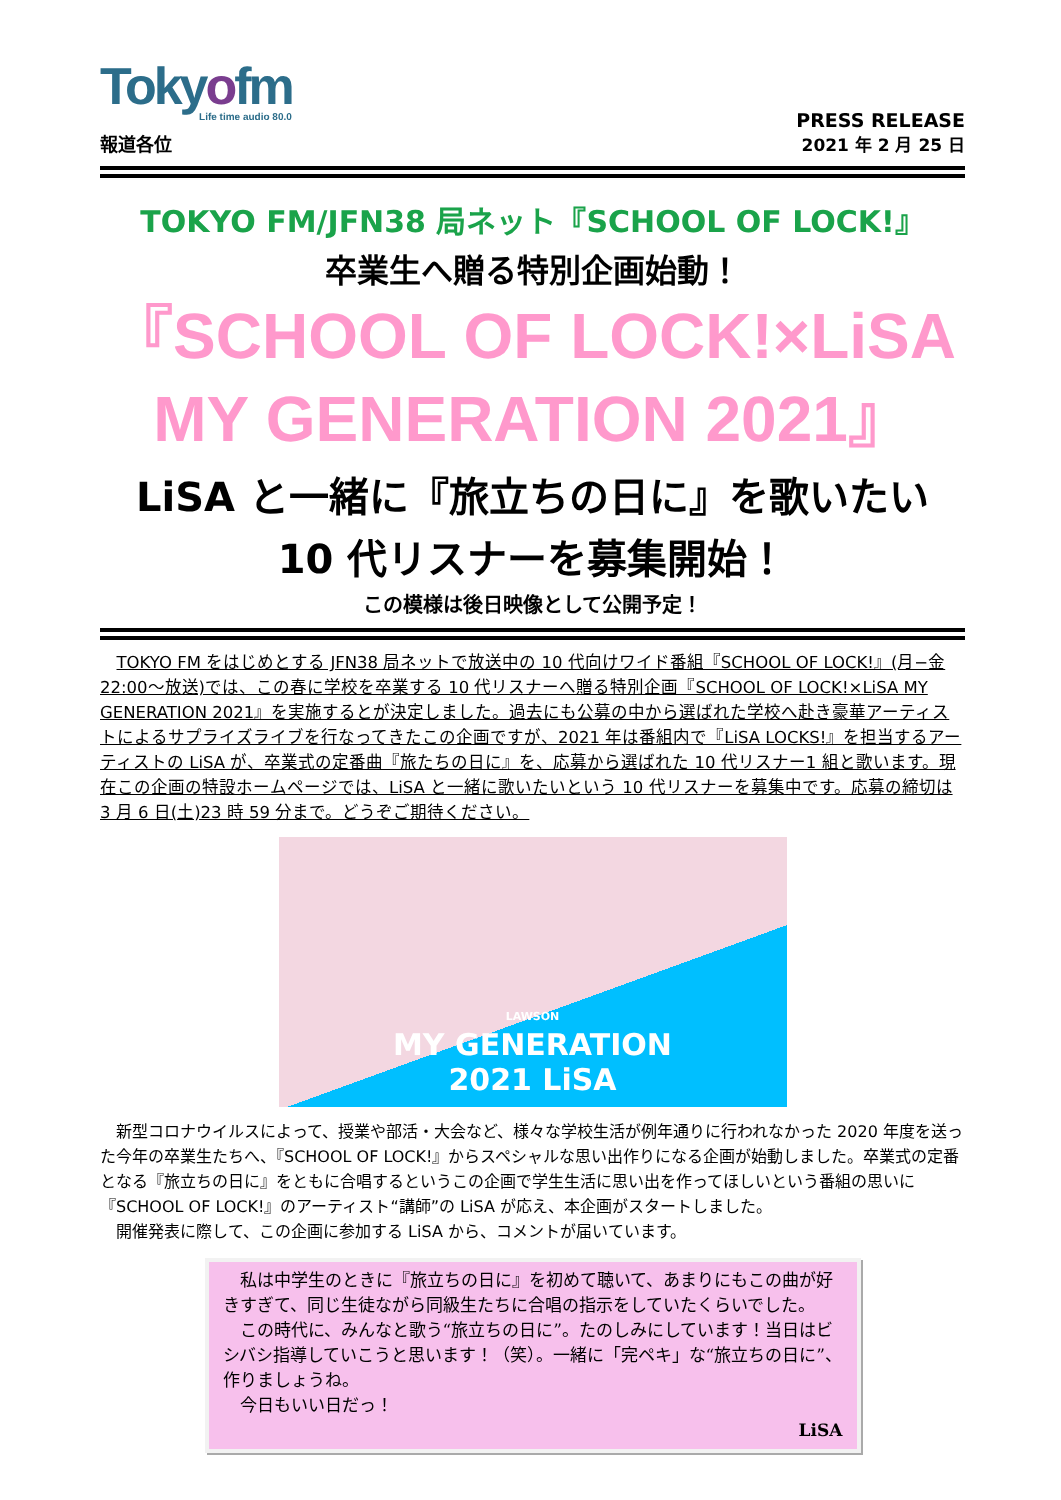Tokyofm
Life time audio 80.0
報道各位
PRESS RELEASE
2021 年 2 月 25 日
TOKYO FM/JFN38 局ネット『SCHOOL OF LOCK!』
卒業生へ贈る特別企画始動！
『SCHOOL OF LOCK!×LiSA
MY GENERATION 2021』
LiSA と一緒に『旅立ちの日に』を歌いたい
10 代リスナーを募集開始！
この模様は後日映像として公開予定！
TOKYO FM をはじめとする JFN38 局ネットで放送中の 10 代向けワイド番組『SCHOOL OF LOCK!』(月−金 22:00〜放送)では、この春に学校を卒業する 10 代リスナーへ贈る特別企画『SCHOOL OF LOCK!×LiSA MY GENERATION 2021』を実施するとが決定しました。過去にも公募の中から選ばれた学校へ赴き豪華アーティストによるサプライズライブを行なってきたこの企画ですが、2021 年は番組内で『LiSA LOCKS!』を担当するアーティストの LiSA が、卒業式の定番曲『旅たちの日に』を、応募から選ばれた 10 代リスナー1 組と歌います。現在この企画の特設ホームページでは、LiSA と一緒に歌いたいという 10 代リスナーを募集中です。応募の締切は 3 月 6 日(土)23 時 59 分まで。どうぞご期待ください。
LAWSON
MY GENERATION
2021 LiSA
新型コロナウイルスによって、授業や部活・大会など、様々な学校生活が例年通りに行われなかった 2020 年度を送った今年の卒業生たちへ、『SCHOOL OF LOCK!』からスペシャルな思い出作りになる企画が始動しました。卒業式の定番となる『旅立ちの日に』をともに合唱するというこの企画で学生生活に思い出を作ってほしいという番組の思いに『SCHOOL OF LOCK!』のアーティスト“講師”の LiSA が応え、本企画がスタートしました。
開催発表に際して、この企画に参加する LiSA から、コメントが届いています。
私は中学生のときに『旅立ちの日に』を初めて聴いて、あまりにもこの曲が好きすぎて、同じ生徒ながら同級生たちに合唱の指示をしていたくらいでした。
この時代に、みんなと歌う“旅立ちの日に”。たのしみにしています！当日はビシバシ指導していこうと思います！（笑）。一緒に「完ペキ」な“旅立ちの日に”、作りましょうね。
今日もいい日だっ！
LiSA